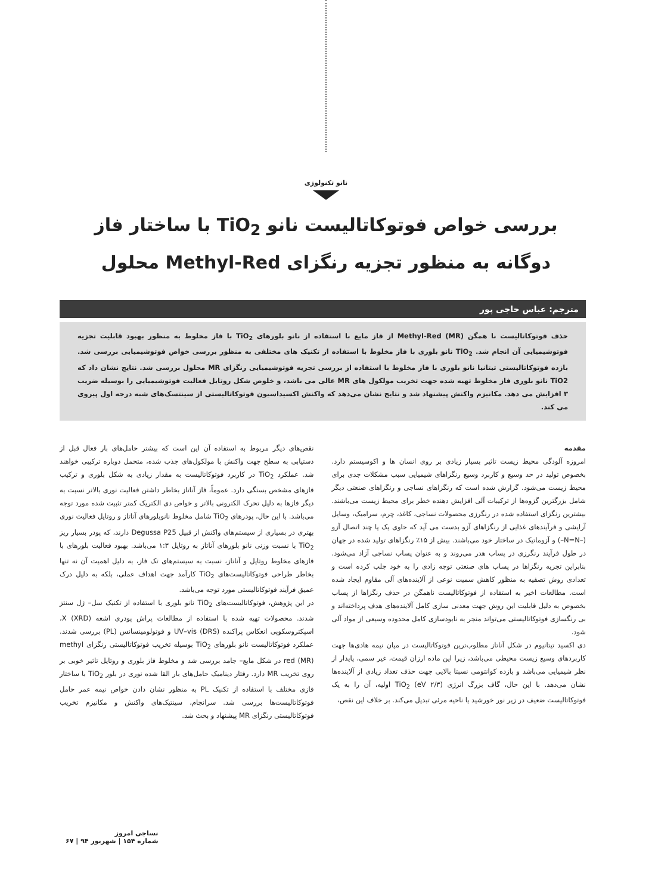نانو تکنولوژی
بررسی خواص فوتوکاتالیست نانو TiO<sub>2</sub> با ساختار فاز دوگانه به منظور تجزیه رنگزای Methyl-Red محلول
مترجم: عباس حاجی پور
حذف فوتوکاتالیست نا همگن Methyl-Red (MR) از فاز مایع با استفاده از نانو بلورهای TiO<sub>2</sub> با فاز مخلوط به منظور بهبود قابلیت تجزیه فوتوشیمیایی آن انجام شد. TiO<sub>2</sub> نانو بلوری با فاز مخلوط با استفاده از تکنیک های مختلفی به منظور بررسی خواص فوتوشیمیایی بررسی شد. بازده فوتوکاتالیستی تیتانیا نانو بلوری با فاز مخلوط با استفاده از بررسی تجزیه فوتوشیمیایی رنگزای MR محلول بررسی شد. نتایج نشان داد که TiO2 نانو بلوری فاز مخلوط تهیه شده جهت تخریب مولکول های MR عالی می باشد، و خلوص شکل روتایل فعالیت فوتوشیمیایی را بوسیله ضریب ۳ افزایش می دهد. مکانیزم واکنش پیشنهاد شد و نتایج نشان می‌دهد که واکنش اکسیداسیون فوتوکاتالیستی از سینتسک‌های شبه درجه اول پیروی می کند.
مقدمه
امروزه آلودگی محیط زیست تاثیر بسیار زیادی بر روی انسان ها و اکوسیستم دارد. بخصوص تولید در حد وسیع و کاربرد وسیع رنگزاهای شیمیایی سبب مشکلات جدی برای محیط زیست می‌شود. گزارش شده است که رنگزاهای نساجی و رنگزاهای صنعتی دیگر شامل بزرگترین گزوه‌ها از ترکیبات آلی افزایش دهنده خطر برای محیط زیست می‌باشند. بیشترین رنگزای استفاده شده در رنگرزی محصولات نساجی، کاغذ، چرم، سرامیک، وسایل آرایشی و فرآیندهای غذایی از رنگزاهای آزو بدست می آید که حاوی یک یا چند اتصال آزو (–N=N–) و آزوماتیک در ساختار خود می‌باشند. بیش از ۱۵٪ رنگزاهای تولید شده در جهان در طول فرآیند رنگرزی در پساب هدر می‌روند و به عنوان پساب نساجی آزاد می‌شود. بنابراین تجزیه رنگزاها در پساب های صنعتی توجه زادی را به خود جلب کرده است و تعدادی روش تصفیه به منظور کاهش سمیت نوعی از آلاینده‌های آلی مقاوم ایجاد شده است. مطالعات اخیر به استفاده از فوتوکاتالیست ناهمگن در حذف رنگزاها از پساب بخصوص به دلیل قابلیت این روش جهت معدنی سازی کامل آلاینده‌های هدف پرداخته‌اند و بی رنگسازی فوتوکاتالیستی می‌تواند منجر به نابودسازی کامل محدوده وسیعی از مواد آلی شود.
دی اکسید تیتانیوم در شکل آناتاز مطلوب‌ترین فوتوکاتالیست در میان نیمه هادی‌ها جهت کاربردهای وسیع زیست محیطی می‌باشد، زیرا این ماده ارزان قیمت، غیر سمی، پایدار از نظر شیمیایی می‌باشد و بازده کوانتومی نسبتا بالایی جهت حذف تعداد زیادی از آلاینده‌ها نشان می‌دهد. با این حال، گاف بزرگ انرژی (۲/۳ eV) TiO<sub>2</sub> اولیه، آن را به یک فوتوکاتالیست ضعیف در زیر نور خورشید یا ناحیه مرئی تبدیل می‌کند. بر خلاف این نقص،
نقص‌های دیگر مربوط به استفاده آن این است که بیشتر حامل‌های بار فعال قبل از دستیابی به سطح جهت واکنش با مولکول‌های جذب شده، متحمل دوباره ترکیبی خواهند شد. عملکرد TiO<sub>2</sub> در کاربرد فوتوکاتالیست به مقدار زیادی به شکل بلوری و ترکیب فازهای مشخص بستگی دارد. عموماً، فاز آناتاز بخاطر داشتن فعالیت نوری بالاتر نسبت به دیگر فازها به دلیل تحرک الکترونی بالاتر و خواص دی الکتریک کمتر تثبیت شده مورد توجه می‌باشد. با این حال، پودرهای TiO<sub>2</sub> شامل مخلوط نانوبلورهای آناتاز و روتایل فعالیت نوری بهتری در بسیاری از سیستم‌های واکنش از قبیل Degussa P25 دارند، که پودر بسیار ریز TiO<sub>2</sub> با نسبت وزنی نانو بلورهای آناتاز به روتایل ۱:۳ می‌باشد. بهبود فعالیت بلورهای با فازهای مخلوط روتایل و آناتاز، نسبت به سیستم‌های تک فاز، به دلیل اهمیت آن نه تنها بخاطر طراحی فوتوکاتالیست‌های TiO<sub>2</sub> کارآمد جهت اهداف عملی، بلکه به دلیل درک عمیق فرآیند فوتوکاتالیستی مورد توجه می‌باشد.
در این پژوهش، فوتوکاتالیست‌های TiO<sub>2</sub> نانو بلوری با استفاده از تکنیک سل– ژل سنتز شدند. محصولات تهیه شده با استفاده از مطالعات پراش پودری اشعه X (XRD)، اسپکتروسکوپی انعکاس پراکنده UV–vis (DRS) و فوتولومینسانس (PL) بررسی شدند. عملکرد فوتوکاتالیست نانو بلورهای TiO<sub>2</sub> بوسیله تخریب فوتوکاتالیستی رنگزای methyl red (MR) در شکل مایع– جامد بررسی شد و مخلوط فاز بلوری و روتایل تاثیر خوبی بر روی تخریب MR دارد. رفتار دینامیک حامل‌های بار القا شده نوری در بلور TiO<sub>2</sub> با ساختار فازی مختلف با استفاده از تکنیک PL به منظور نشان دادن خواص نیمه عمر حامل فوتوکاتالیست‌ها بررسی شد. سرانجام، سینتیک‌های واکنش و مکانیزم تخریب فوتوکاتالیستی رنگزای MR پیشنهاد و بحث شد.
نساجی امروز
شماره ۱۵۴ | شهریور ۹۴ | ۶۷